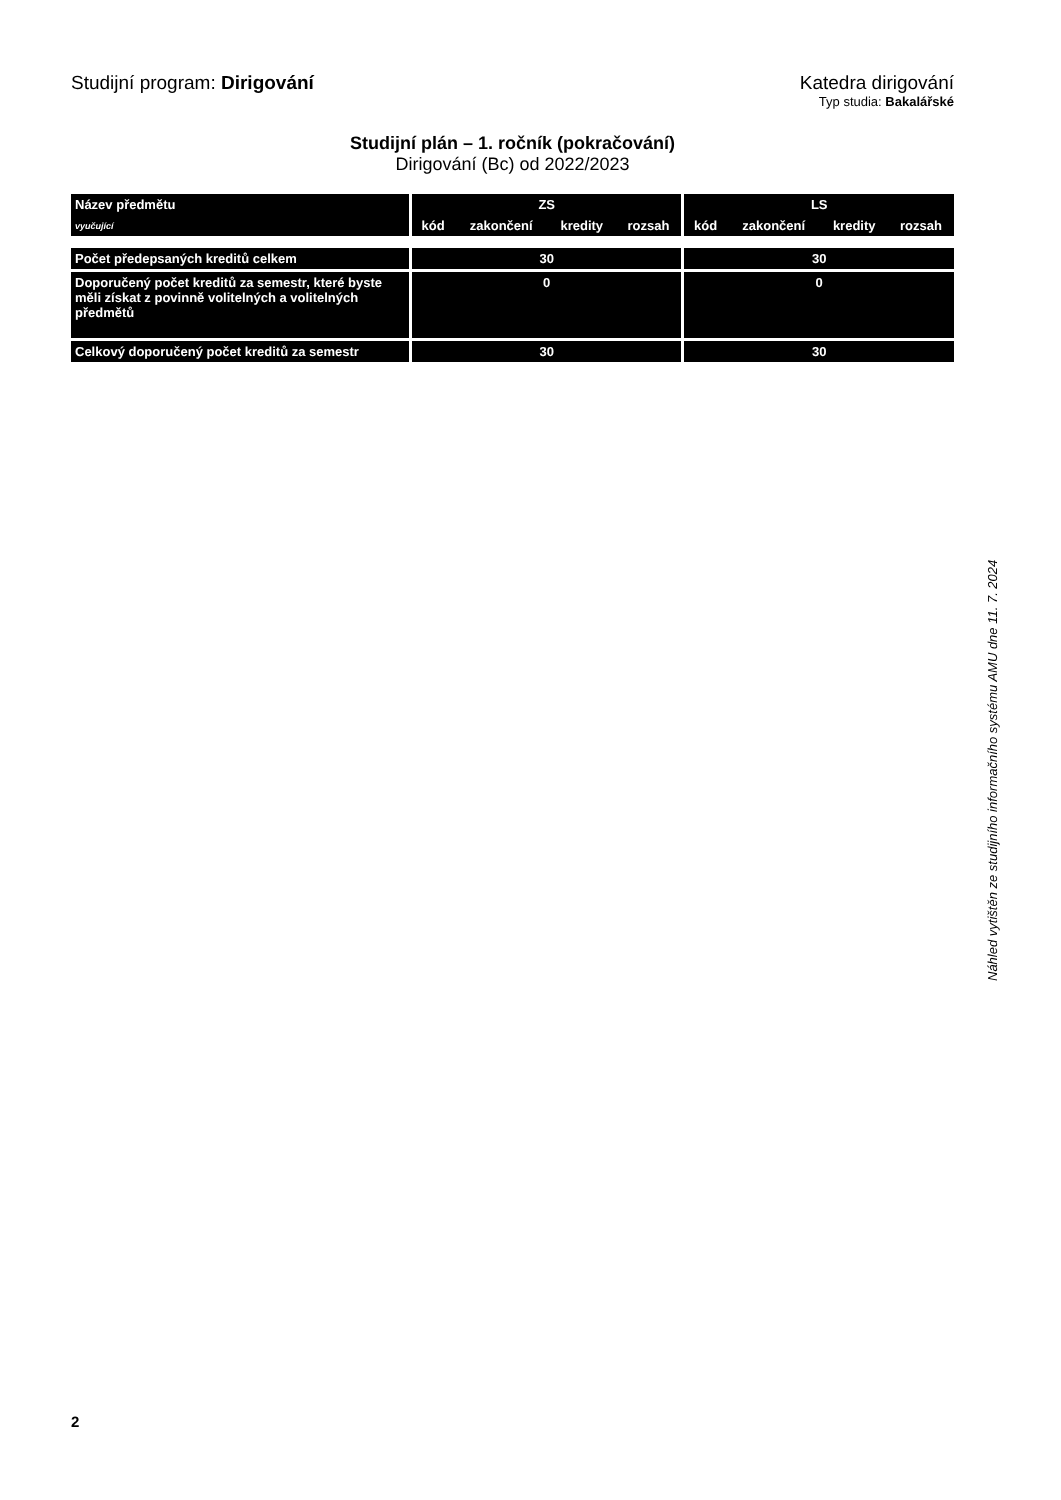Studijní program: Dirigování Katedra dirigování
Typ studia: Bakalářské
Studijní plán – 1. ročník (pokračování)
Dirigování (Bc) od 2022/2023
| Název předmětu | ZS | | | | LS | | | |
| --- | --- | --- | --- | --- | --- | --- | --- | --- |
| vyučující | kód | zakončení | kredity | rozsah | kód | zakončení | kredity | rozsah |
| Počet předepsaných kreditů celkem | 30 | | | | 30 | | | |
| Doporučený počet kreditů za semestr, které byste měli získat z povinně volitelných a volitelných předmětů | 0 | | | | 0 | | | |
| Celkový doporučený počet kreditů za semestr | 30 | | | | 30 | | | |
Náhled vytištěn ze studijního informačního systému AMU dne 11. 7. 2024
2